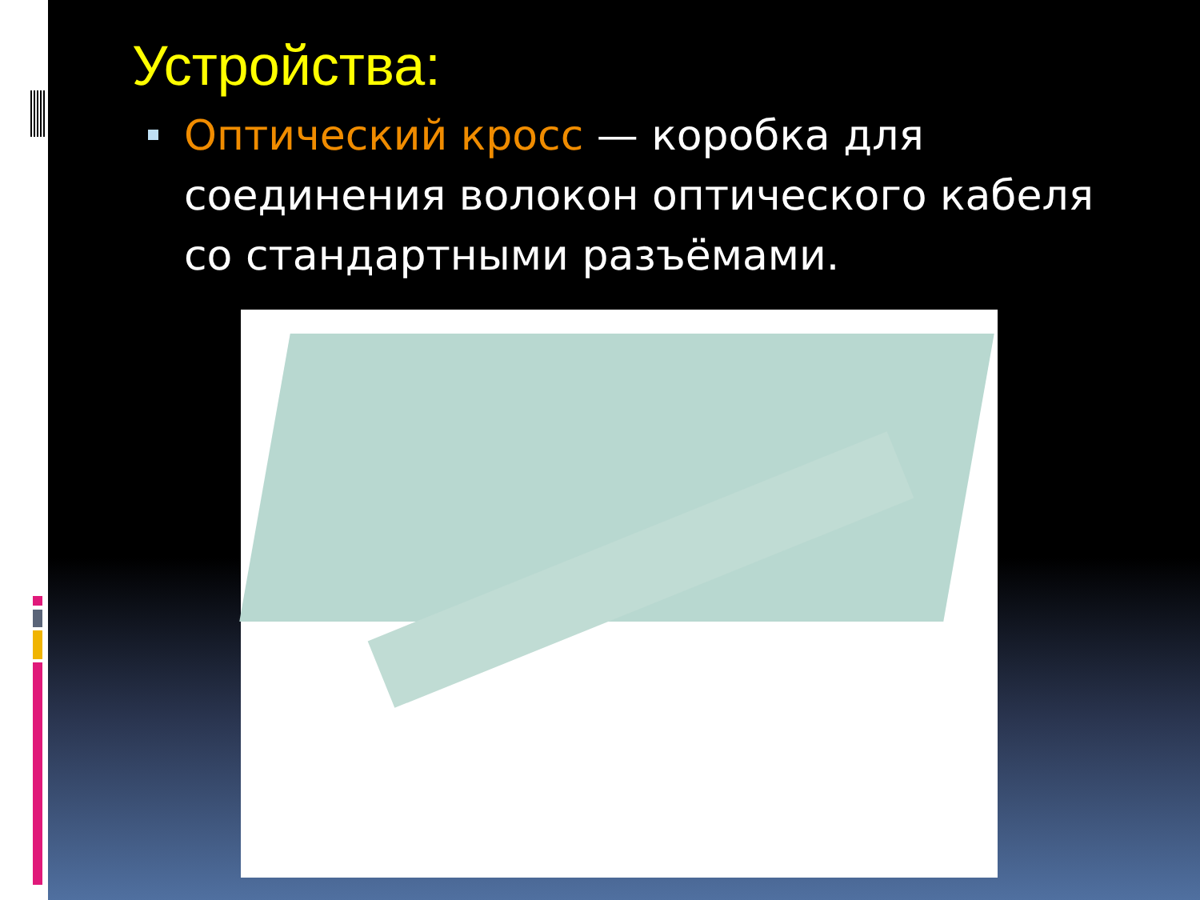Устройства:
Оптический кросс — коробка для соединения волокон оптического кабеля со стандартными разъёмами.